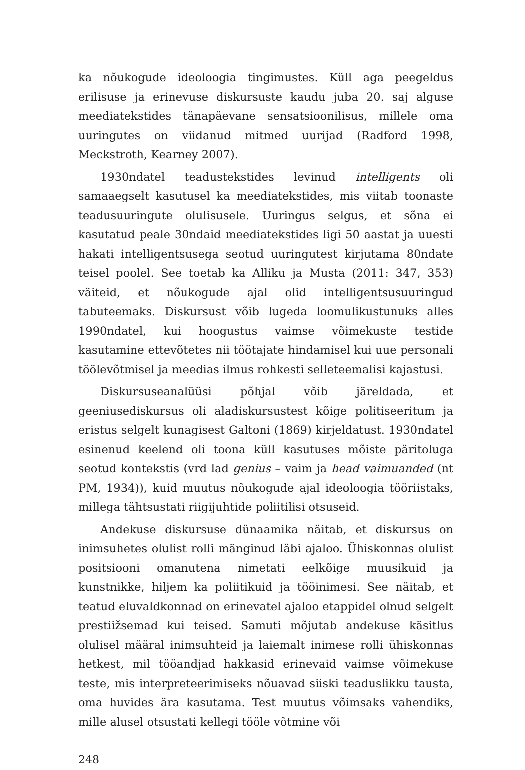ka nõukogude ideoloogia tingimustes. Küll aga peegeldus erilisuse ja erinevuse diskursuste kaudu juba 20. saj alguse meediatekstides tänapäevane sensatsioonilisus, millele oma uuringutes on viidanud mitmed uurijad (Radford 1998, Meckstroth, Kearney 2007).
1930ndatel teadustekstides levinud intelligents oli samaaegselt kasutusel ka meediatekstides, mis viitab toonaste teadusuuringute olulisusele. Uuringus selgus, et sõna ei kasutatud peale 30ndaid meediatekstides ligi 50 aastat ja uuesti hakati intelligentsusega seotud uuringutest kirjutama 80ndate teisel poolel. See toetab ka Alliku ja Musta (2011: 347, 353) väiteid, et nõukogude ajal olid intelligentsusuuringud tabuteemaks. Diskursust võib lugeda loomulikustunuks alles 1990ndatel, kui hoogustus vaimse võimekuste testide kasutamine ettevõtetes nii töötajate hindamisel kui uue personali töölevõtmisel ja meedias ilmus rohkesti selleteemalisi kajastusi.
Diskursuseanalüüsi põhjal võib järeldada, et geeniusediskursus oli aladiskursustest kõige politiseeritum ja eristus selgelt kunagisest Galtoni (1869) kirjeldatust. 1930ndatel esinenud keelend oli toona küll kasutuses mõiste päritoluga seotud kontekstis (vrd lad genius – vaim ja head vaimuanded (nt PM, 1934)), kuid muutus nõukogude ajal ideoloogia tööriistaks, millega tähtsustati riigijuhtide poliitilisi otsuseid.
Andekuse diskursuse dünaamika näitab, et diskursus on inimsuhetes olulist rolli mänginud läbi ajaloo. Ühiskonnas olulist positsiooni omanutena nimetati eelkõige muusikuid ja kunstnikke, hiljem ka poliitikuid ja tööinimesi. See näitab, et teatud eluvaldkonnad on erinevatel ajaloo etappidel olnud selgelt prestiižsemad kui teised. Samuti mõjutab andekuse käsitlus olulisel määral inimsuhteid ja laiemalt inimese rolli ühiskonnas hetkest, mil tööandjad hakkasid erinevaid vaimse võimekuse teste, mis interpreteerimiseks nõuavad siiski teaduslikku tausta, oma huvides ära kasutama. Test muutus võimsaks vahendiks, mille alusel otsustati kellegi tööle võtmine või
248